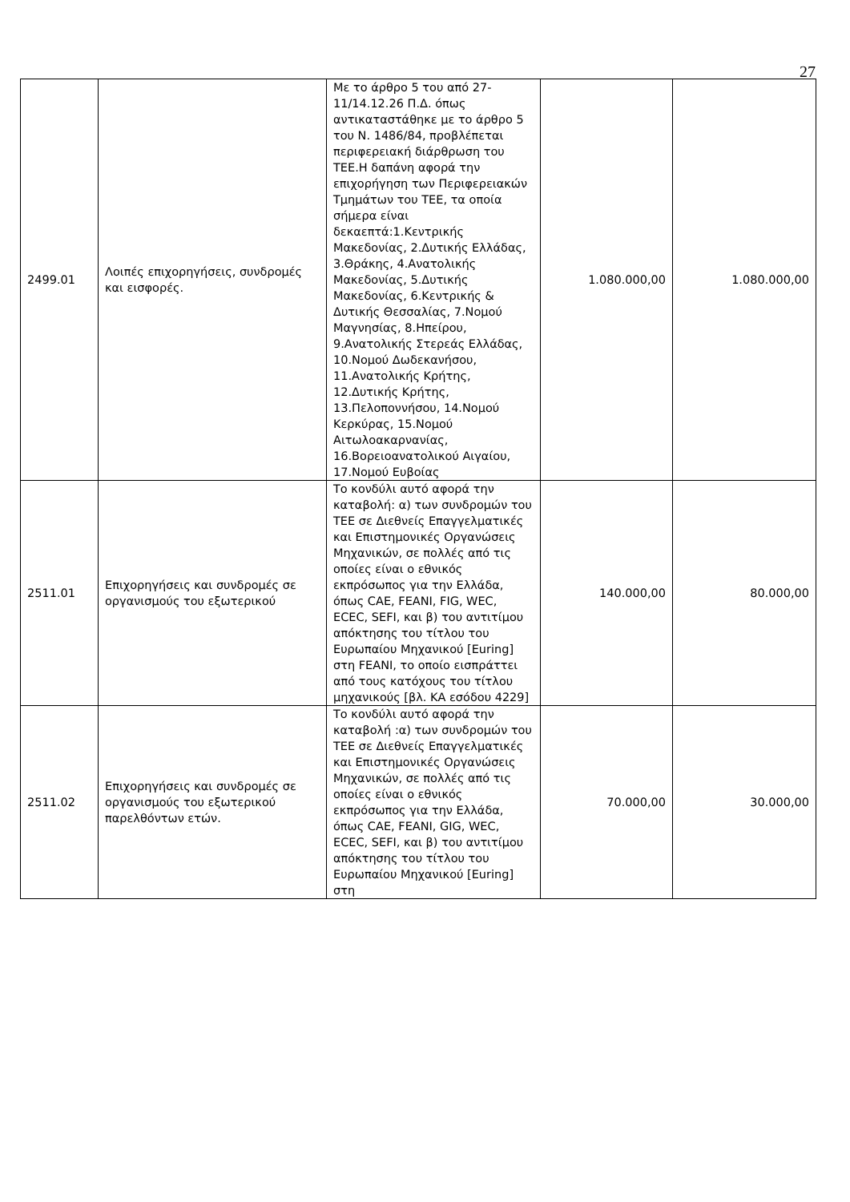27
| 2499.01 | Λοιπές επιχορηγήσεις, συνδρομές και εισφορές. | Με το άρθρο 5 του από 27-11/14.12.26 Π.Δ. όπως αντικαταστάθηκε με το άρθρο 5 του Ν. 1486/84, προβλέπεται περιφερειακή διάρθρωση του ΤΕΕ.Η δαπάνη αφορά την επιχορήγηση των Περιφερειακών Τμημάτων του ΤΕΕ, τα οποία σήμερα είναι δεκαεπτά:1.Κεντρικής Μακεδονίας, 2.Δυτικής Ελλάδας, 3.Θράκης, 4.Ανατολικής Μακεδονίας, 5.Δυτικής Μακεδονίας, 6.Κεντρικής & Δυτικής Θεσσαλίας, 7.Νομού Μαγνησίας, 8.Ηπείρου, 9.Ανατολικής Στερεάς Ελλάδας, 10.Νομού Δωδεκανήσου, 11.Ανατολικής Κρήτης, 12.Δυτικής Κρήτης, 13.Πελοποννήσου, 14.Νομού Κερκύρας, 15.Νομού Αιτωλοακαρνανίας, 16.Βορειοανατολικού Αιγαίου, 17.Νομού Ευβοίας | 1.080.000,00 | 1.080.000,00 |
| 2511.01 | Επιχορηγήσεις και συνδρομές σε οργανισμούς του εξωτερικού | Το κονδύλι αυτό αφορά την καταβολή: α) των συνδρομών του ΤΕΕ σε Διεθνείς Επαγγελματικές και Επιστημονικές Οργανώσεις Μηχανικών, σε πολλές από τις οποίες είναι ο εθνικός εκπρόσωπος για την Ελλάδα, όπως CAE, FEANI, FIG, WEC, ECEC, SEFI, και β) του αντιτίμου απόκτησης του τίτλου του Ευρωπαίου Μηχανικού [Euring] στη FEANI, το οποίο εισπράττει από τους κατόχους του τίτλου μηχανικούς [βλ. ΚΑ εσόδου 4229] | 140.000,00 | 80.000,00 |
| 2511.02 | Επιχορηγήσεις και συνδρομές σε οργανισμούς του εξωτερικού παρελθόντων ετών. | Το κονδύλι αυτό αφορά την καταβολή :α) των συνδρομών του ΤΕΕ σε Διεθνείς Επαγγελματικές και Επιστημονικές Οργανώσεις Μηχανικών, σε πολλές από τις οποίες είναι ο εθνικός εκπρόσωπος για την Ελλάδα, όπως CAE, FEANI, GIG, WEC, ECEC, SEFI, και β) του αντιτίμου απόκτησης του τίτλου του Ευρωπαίου Μηχανικού [Euring] στη | 70.000,00 | 30.000,00 |